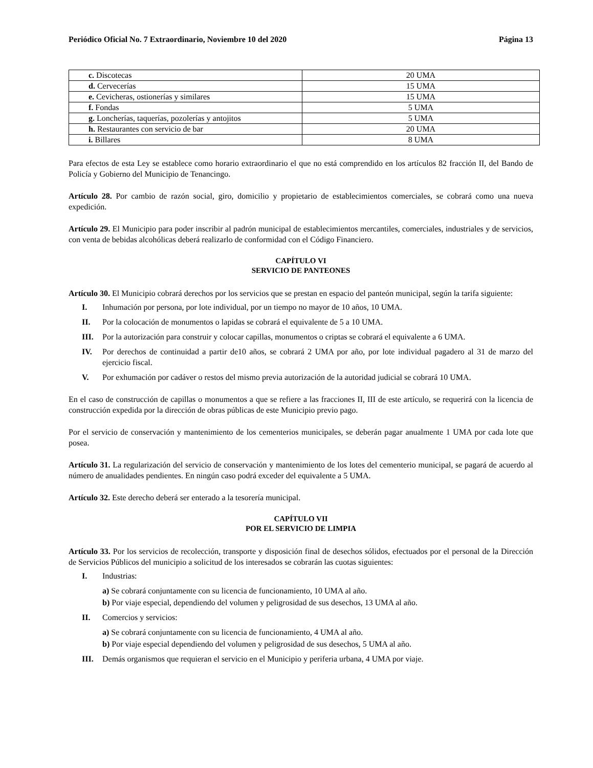Periódico Oficial No. 7 Extraordinario, Noviembre 10 del 2020 Página 13
| c. Discotecas | 20 UMA |
| d. Cervecerías | 15 UMA |
| e. Cevicheras, ostionerías y similares | 15 UMA |
| f. Fondas | 5 UMA |
| g. Loncherías, taquerías, pozolerías y antojitos | 5 UMA |
| h. Restaurantes con servicio de bar | 20 UMA |
| i. Billares | 8 UMA |
Para efectos de esta Ley se establece como horario extraordinario el que no está comprendido en los artículos 82 fracción II, del Bando de Policía y Gobierno del Municipio de Tenancingo.
Artículo 28. Por cambio de razón social, giro, domicilio y propietario de establecimientos comerciales, se cobrará como una nueva expedición.
Artículo 29. El Municipio para poder inscribir al padrón municipal de establecimientos mercantiles, comerciales, industriales y de servicios, con venta de bebidas alcohólicas deberá realizarlo de conformidad con el Código Financiero.
CAPÍTULO VI
SERVICIO DE PANTEONES
Artículo 30. El Municipio cobrará derechos por los servicios que se prestan en espacio del panteón municipal, según la tarifa siguiente:
I. Inhumación por persona, por lote individual, por un tiempo no mayor de 10 años, 10 UMA.
II. Por la colocación de monumentos o lapidas se cobrará el equivalente de 5 a 10 UMA.
III. Por la autorización para construir y colocar capillas, monumentos o criptas se cobrará el equivalente a 6 UMA.
IV. Por derechos de continuidad a partir de10 años, se cobrará 2 UMA por año, por lote individual pagadero al 31 de marzo del ejercicio fiscal.
V. Por exhumación por cadáver o restos del mismo previa autorización de la autoridad judicial se cobrará 10 UMA.
En el caso de construcción de capillas o monumentos a que se refiere a las fracciones II, III de este artículo, se requerirá con la licencia de construcción expedida por la dirección de obras públicas de este Municipio previo pago.
Por el servicio de conservación y mantenimiento de los cementerios municipales, se deberán pagar anualmente 1 UMA por cada lote que posea.
Artículo 31. La regularización del servicio de conservación y mantenimiento de los lotes del cementerio municipal, se pagará de acuerdo al número de anualidades pendientes. En ningún caso podrá exceder del equivalente a 5 UMA.
Artículo 32. Este derecho deberá ser enterado a la tesorería municipal.
CAPÍTULO VII
POR EL SERVICIO DE LIMPIA
Artículo 33. Por los servicios de recolección, transporte y disposición final de desechos sólidos, efectuados por el personal de la Dirección de Servicios Públicos del municipio a solicitud de los interesados se cobrarán las cuotas siguientes:
I. Industrias:
a) Se cobrará conjuntamente con su licencia de funcionamiento, 10 UMA al año.
b) Por viaje especial, dependiendo del volumen y peligrosidad de sus desechos, 13 UMA al año.
II. Comercios y servicios:
a) Se cobrará conjuntamente con su licencia de funcionamiento, 4 UMA al año.
b) Por viaje especial dependiendo del volumen y peligrosidad de sus desechos, 5 UMA al año.
III. Demás organismos que requieran el servicio en el Municipio y periferia urbana, 4 UMA por viaje.